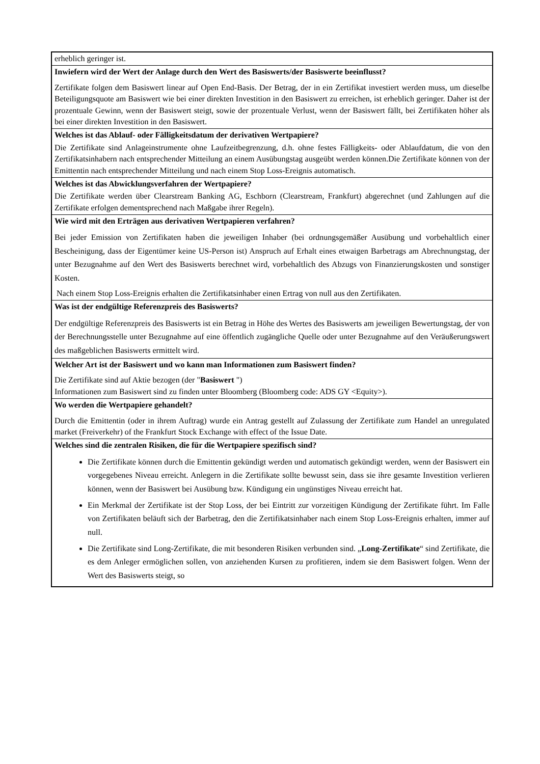erheblich geringer ist.
Inwiefern wird der Wert der Anlage durch den Wert des Basiswerts/der Basiswerte beeinflusst?
Zertifikate folgen dem Basiswert linear auf Open End-Basis. Der Betrag, der in ein Zertifikat investiert werden muss, um dieselbe Beteiligungsquote am Basiswert wie bei einer direkten Investition in den Basiswert zu erreichen, ist erheblich geringer. Daher ist der prozentuale Gewinn, wenn der Basiswert steigt, sowie der prozentuale Verlust, wenn der Basiswert fällt, bei Zertifikaten höher als bei einer direkten Investition in den Basiswert.
Welches ist das Ablauf- oder Fälligkeitsdatum der derivativen Wertpapiere?
Die Zertifikate sind Anlageinstrumente ohne Laufzeitbegrenzung, d.h. ohne festes Fälligkeits- oder Ablaufdatum, die von den Zertifikatsinhabern nach entsprechender Mitteilung an einem Ausübungstag ausgeübt werden können.Die Zertifikate können von der Emittentin nach entsprechender Mitteilung und nach einem Stop Loss-Ereignis automatisch.
Welches ist das Abwicklungsverfahren der Wertpapiere?
Die Zertifikate werden über Clearstream Banking AG, Eschborn (Clearstream, Frankfurt) abgerechnet (und Zahlungen auf die Zertifikate erfolgen dementsprechend nach Maßgabe ihrer Regeln).
Wie wird mit den Erträgen aus derivativen Wertpapieren verfahren?
Bei jeder Emission von Zertifikaten haben die jeweiligen Inhaber (bei ordnungsgemäßer Ausübung und vorbehaltlich einer Bescheinigung, dass der Eigentümer keine US-Person ist) Anspruch auf Erhalt eines etwaigen Barbetrags am Abrechnungstag, der unter Bezugnahme auf den Wert des Basiswerts berechnet wird, vorbehaltlich des Abzugs von Finanzierungskosten und sonstiger Kosten.
Nach einem Stop Loss-Ereignis erhalten die Zertifikatsinhaber einen Ertrag von null aus den Zertifikaten.
Was ist der endgültige Referenzpreis des Basiswerts?
Der endgültige Referenzpreis des Basiswerts ist ein Betrag in Höhe des Wertes des Basiswerts am jeweiligen Bewertungstag, der von der Berechnungsstelle unter Bezugnahme auf eine öffentlich zugängliche Quelle oder unter Bezugnahme auf den Veräußerungswert des maßgeblichen Basiswerts ermittelt wird.
Welcher Art ist der Basiswert und wo kann man Informationen zum Basiswert finden?
Die Zertifikate sind auf Aktie bezogen (der "Basiswert ")
Informationen zum Basiswert sind zu finden unter Bloomberg (Bloomberg code: ADS GY <Equity>).
Wo werden die Wertpapiere gehandelt?
Durch die Emittentin (oder in ihrem Auftrag) wurde ein Antrag gestellt auf Zulassung der Zertifikate zum Handel an unregulated market (Freiverkehr) of the Frankfurt Stock Exchange with effect of the Issue Date.
Welches sind die zentralen Risiken, die für die Wertpapiere spezifisch sind?
Die Zertifikate können durch die Emittentin gekündigt werden und automatisch gekündigt werden, wenn der Basiswert ein vorgegebenes Niveau erreicht. Anlegern in die Zertifikate sollte bewusst sein, dass sie ihre gesamte Investition verlieren können, wenn der Basiswert bei Ausübung bzw. Kündigung ein ungünstiges Niveau erreicht hat.
Ein Merkmal der Zertifikate ist der Stop Loss, der bei Eintritt zur vorzeitigen Kündigung der Zertifikate führt. Im Falle von Zertifikaten beläuft sich der Barbetrag, den die Zertifikatsinhaber nach einem Stop Loss-Ereignis erhalten, immer auf null.
Die Zertifikate sind Long-Zertifikate, die mit besonderen Risiken verbunden sind. „Long-Zertifikate“ sind Zertifikate, die es dem Anleger ermöglichen sollen, von anziehenden Kursen zu profitieren, indem sie dem Basiswert folgen. Wenn der Wert des Basiswerts steigt, so